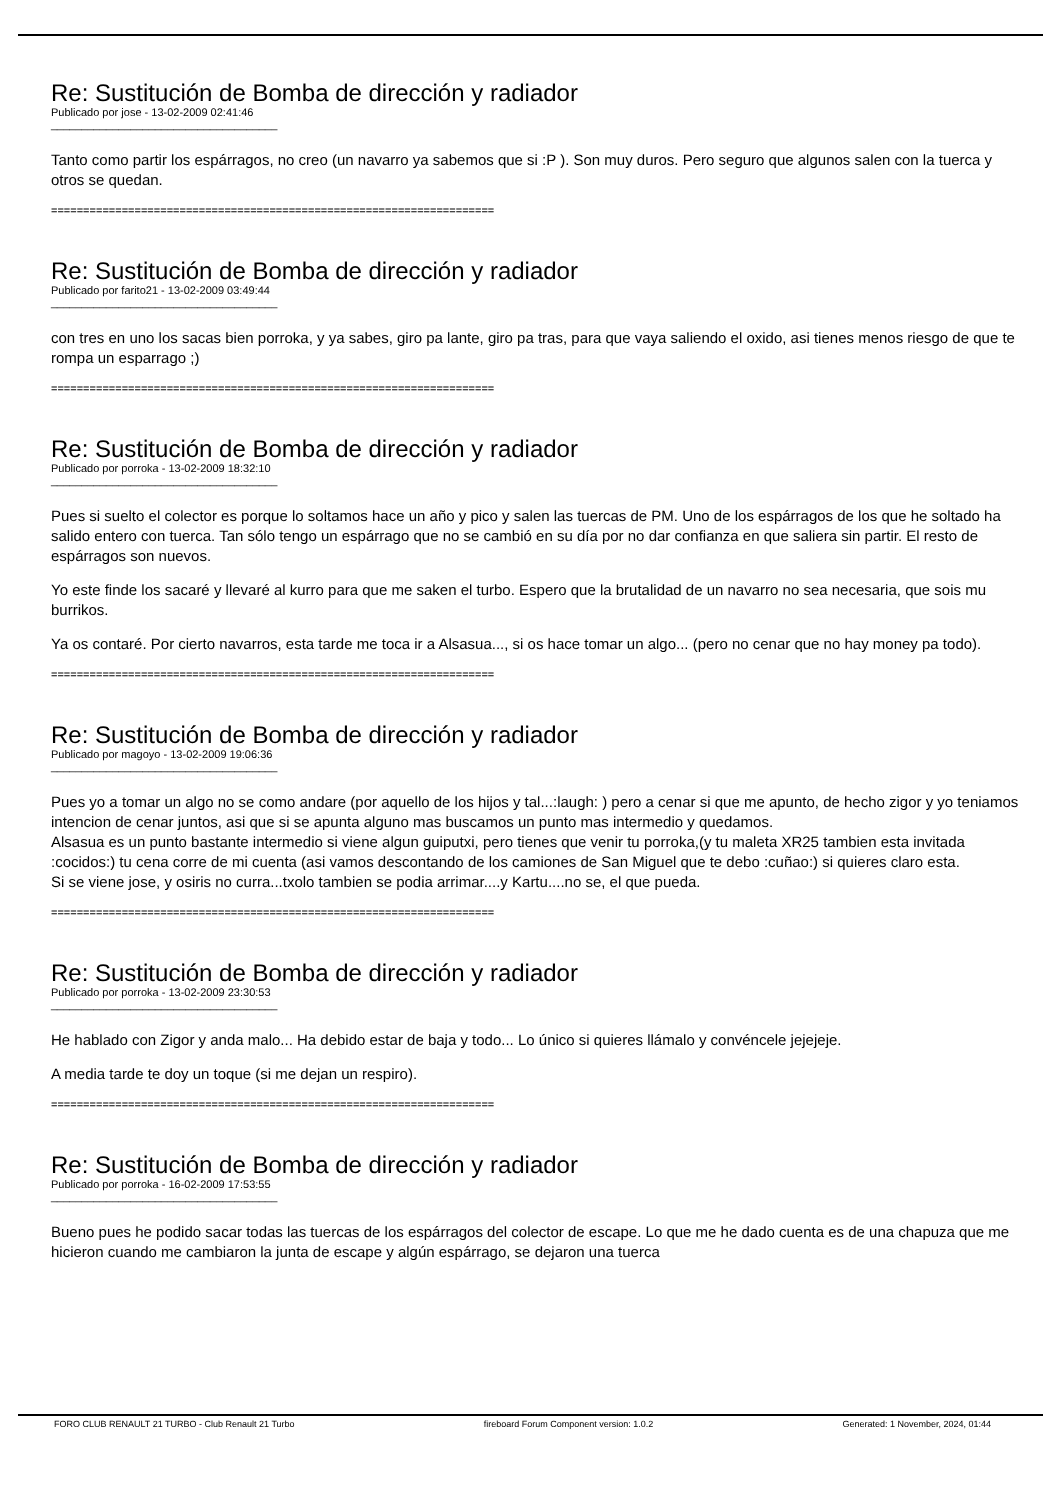Re: Sustitución de Bomba de dirección y radiador
Publicado por jose - 13-02-2009 02:41:46
_____________________________________
Tanto como partir los espárragos, no creo (un navarro ya sabemos que si :P ). Son muy duros. Pero seguro que algunos salen con la tuerca y otros se quedan.
=====================================================================
Re: Sustitución de Bomba de dirección y radiador
Publicado por farito21 - 13-02-2009 03:49:44
_____________________________________
con tres en uno los sacas bien porroka, y ya sabes, giro pa lante, giro pa tras, para que vaya saliendo el oxido, asi tienes menos riesgo de que te rompa un esparrago ;)
=====================================================================
Re: Sustitución de Bomba de dirección y radiador
Publicado por porroka - 13-02-2009 18:32:10
_____________________________________
Pues si suelto el colector es porque lo soltamos hace un año y pico y salen las tuercas de PM. Uno de los espárragos de los que he soltado ha salido entero con tuerca. Tan sólo tengo un espárrago que no se cambió en su día por no dar confianza en que saliera sin partir. El resto de espárragos son nuevos.
Yo este finde los sacaré y llevaré al kurro para que me saken el turbo. Espero que la brutalidad de un navarro no sea necesaria, que sois mu burrikos.
Ya os contaré. Por cierto navarros, esta tarde me toca ir a Alsasua..., si os hace tomar un algo... (pero no cenar que no hay money pa todo).
=====================================================================
Re: Sustitución de Bomba de dirección y radiador
Publicado por magoyo - 13-02-2009 19:06:36
_____________________________________
Pues yo a tomar un algo no se como andare (por aquello de los hijos y tal...:laugh: ) pero a cenar si que me apunto, de hecho zigor y yo teniamos intencion de cenar juntos, asi que si se apunta alguno mas buscamos un punto mas intermedio y quedamos.
Alsasua es un punto bastante intermedio si viene algun guiputxi, pero tienes que venir tu porroka,(y tu maleta XR25 tambien esta invitada :cocidos:) tu cena corre de mi cuenta (asi vamos descontando de los camiones de San Miguel que te debo :cuñao:) si quieres claro esta.
Si se viene jose, y osiris no curra...txolo tambien se podia arrimar....y Kartu....no se, el que pueda.
=====================================================================
Re: Sustitución de Bomba de dirección y radiador
Publicado por porroka - 13-02-2009 23:30:53
_____________________________________
He hablado con Zigor y anda malo... Ha debido estar de baja y todo... Lo único si quieres llámalo y convéncele jejejeje.
A media tarde te doy un toque (si me dejan un respiro).
=====================================================================
Re: Sustitución de Bomba de dirección y radiador
Publicado por porroka - 16-02-2009 17:53:55
_____________________________________
Bueno pues he podido sacar todas las tuercas de los espárragos del colector de escape. Lo que me he dado cuenta es de una chapuza que me hicieron cuando me cambiaron la junta de escape y algún espárrago, se dejaron una tuerca
FORO CLUB RENAULT 21 TURBO - Club Renault 21 Turbo fireboard Forum Component version: 1.0.2 Generated: 1 November, 2024, 01:44